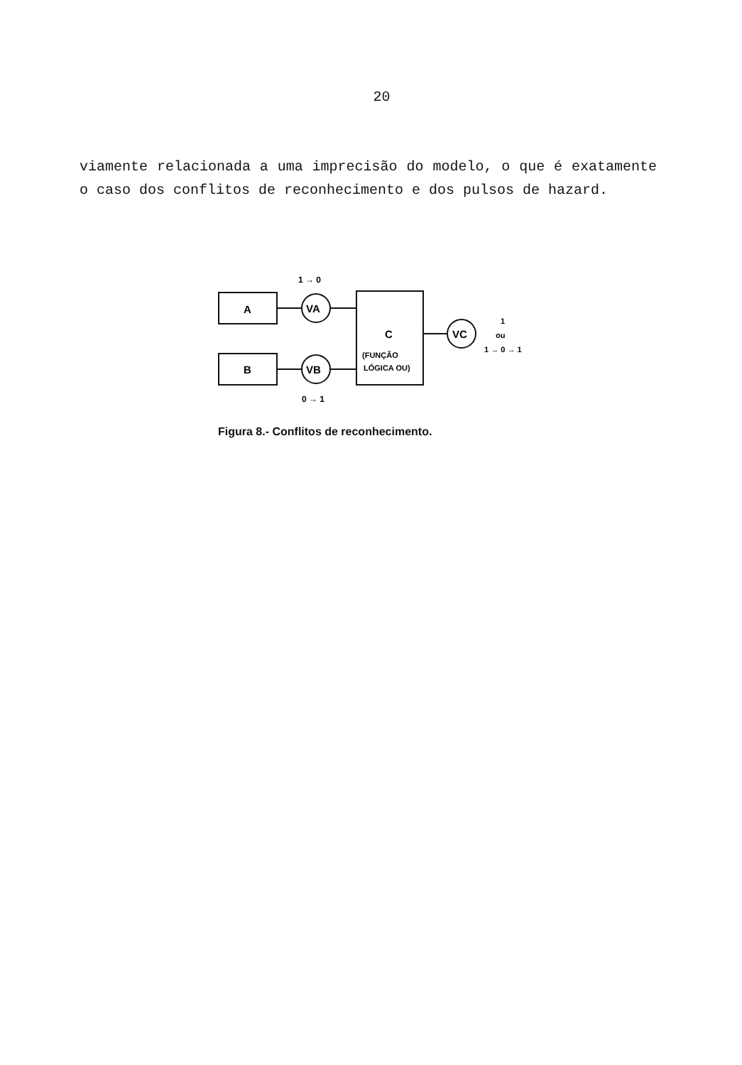20
viamente relacionada a uma imprecisão do modelo, o que é exatamente o caso dos conflitos de reconhecimento e dos pulsos de hazard.
1 → 0
A
VA
C
(FUNÇÃO
LÓGICA OU)
B
VB
0 → 1
VC
1
ou
1 → 0 → 1
Figura 8.- Conflitos de reconhecimento.